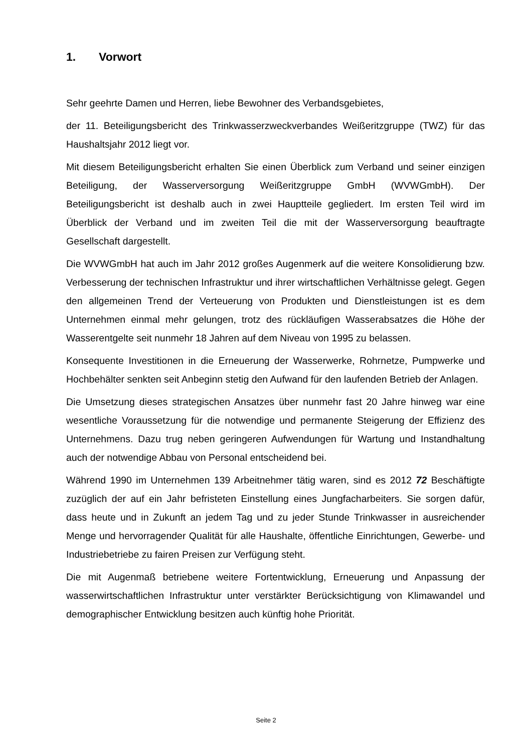1. Vorwort
Sehr geehrte Damen und Herren, liebe Bewohner des Verbandsgebietes,
der 11. Beteiligungsbericht des Trinkwasserzweckverbandes Weißeritzgruppe (TWZ) für das Haushaltsjahr 2012 liegt vor.
Mit diesem Beteiligungsbericht erhalten Sie einen Überblick zum Verband und seiner einzigen Beteiligung, der Wasserversorgung Weißeritzgruppe GmbH (WVWGmbH). Der Beteiligungsbericht ist deshalb auch in zwei Hauptteile gegliedert. Im ersten Teil wird im Überblick der Verband und im zweiten Teil die mit der Wasserversorgung be­auftragte Gesellschaft dargestellt.
Die WVWGmbH hat auch im Jahr 2012 großes Augenmerk auf die weitere Konsolidie­rung bzw. Verbesserung der technischen Infrastruktur und ihrer wirtschaftlichen Ver­hältnisse gelegt. Gegen den allgemeinen Trend der Verteuerung von Produkten und Dienstleistungen ist es dem Unternehmen einmal mehr gelungen, trotz des rückläufi­gen Wasserabsatzes die Höhe der Wasserentgelte seit nunmehr 18 Jahren auf dem Niveau von 1995 zu belassen.
Konsequente Investitionen in die Erneuerung der Wasserwerke, Rohrnetze, Pumpwer­ke und Hochbehälter senkten seit Anbeginn stetig den Aufwand für den laufenden Be­trieb der Anlagen.
Die Umsetzung dieses strategischen Ansatzes über nunmehr fast 20 Jahre hinweg war eine wesentliche Voraussetzung für die notwendige und permanente Steigerung der Effizienz des Unternehmens. Dazu trug neben geringeren Aufwendungen für Wartung und Instandhaltung auch der notwendige Abbau von Personal entscheidend bei.
Während 1990 im Unternehmen 139 Arbeitnehmer tätig waren, sind es 2012 72 Be­schäftigte zuzüglich der auf ein Jahr befristeten Einstellung eines Jungfacharbeiters. Sie sorgen dafür, dass heute und in Zukunft an jedem Tag und zu jeder Stunde Trink­wasser in ausreichender Menge und hervorragender Qualität für alle Haushalte, öffent­liche Einrichtungen, Gewerbe- und Industriebetriebe zu fairen Preisen zur Verfügung steht.
Die mit Augenmaß betriebene weitere Fortentwicklung, Erneuerung und Anpassung der wasserwirtschaftlichen Infrastruktur unter verstärkter Berücksichtigung von Klima­wandel und demographischer Entwicklung besitzen auch künftig hohe Priorität.
Seite 2